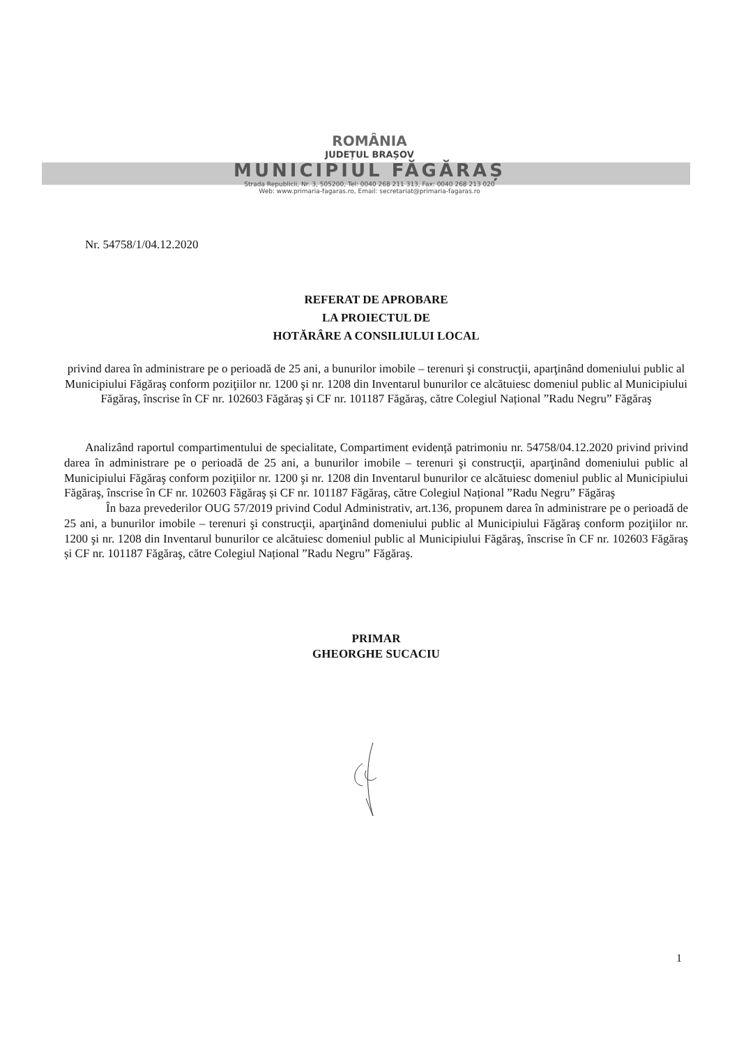ROMÂNIA
JUDEȚUL BRAȘOV
MUNICIPIUL FĂGĂRAȘ
Strada Republicii, Nr. 3, 505200, Tel: 0040 268 211 313, Fax: 0040 268 213 020
Web: www.primaria-fagaras.ro, Email: secretariat@primaria-fagaras.ro
Nr. 54758/1/04.12.2020
REFERAT DE APROBARE
LA PROIECTUL DE
HOTĂRÂRE A CONSILIULUI LOCAL
privind darea în administrare pe o perioadă de 25 ani, a bunurilor imobile – terenuri şi construcţii, aparţinând domeniului public al Municipiului Făgăraş conform poziţiilor nr. 1200 şi nr. 1208 din Inventarul bunurilor ce alcătuiesc domeniul public al Municipiului Făgăraş, înscrise în CF nr. 102603 Făgăraş și CF nr. 101187 Făgăraş, către Colegiul Național ”Radu Negru” Făgăraş
Analizând raportul compartimentului de specialitate, Compartiment evidență patrimoniu nr. 54758/04.12.2020 privind privind darea în administrare pe o perioadă de 25 ani, a bunurilor imobile – terenuri şi construcţii, aparţinând domeniului public al Municipiului Făgăraş conform poziţiilor nr. 1200 şi nr. 1208 din Inventarul bunurilor ce alcătuiesc domeniul public al Municipiului Făgăraş, înscrise în CF nr. 102603 Făgăraş și CF nr. 101187 Făgăraş, către Colegiul Național ”Radu Negru” Făgăraş
În baza prevederilor OUG 57/2019 privind Codul Administrativ, art.136, propunem darea în administrare pe o perioadă de 25 ani, a bunurilor imobile – terenuri şi construcţii, aparţinând domeniului public al Municipiului Făgăraş conform poziţiilor nr. 1200 şi nr. 1208 din Inventarul bunurilor ce alcătuiesc domeniul public al Municipiului Făgăraş, înscrise în CF nr. 102603 Făgăraş și CF nr. 101187 Făgăraş, către Colegiul Național ”Radu Negru” Făgăraş.
PRIMAR
GHEORGHE SUCACIU
1